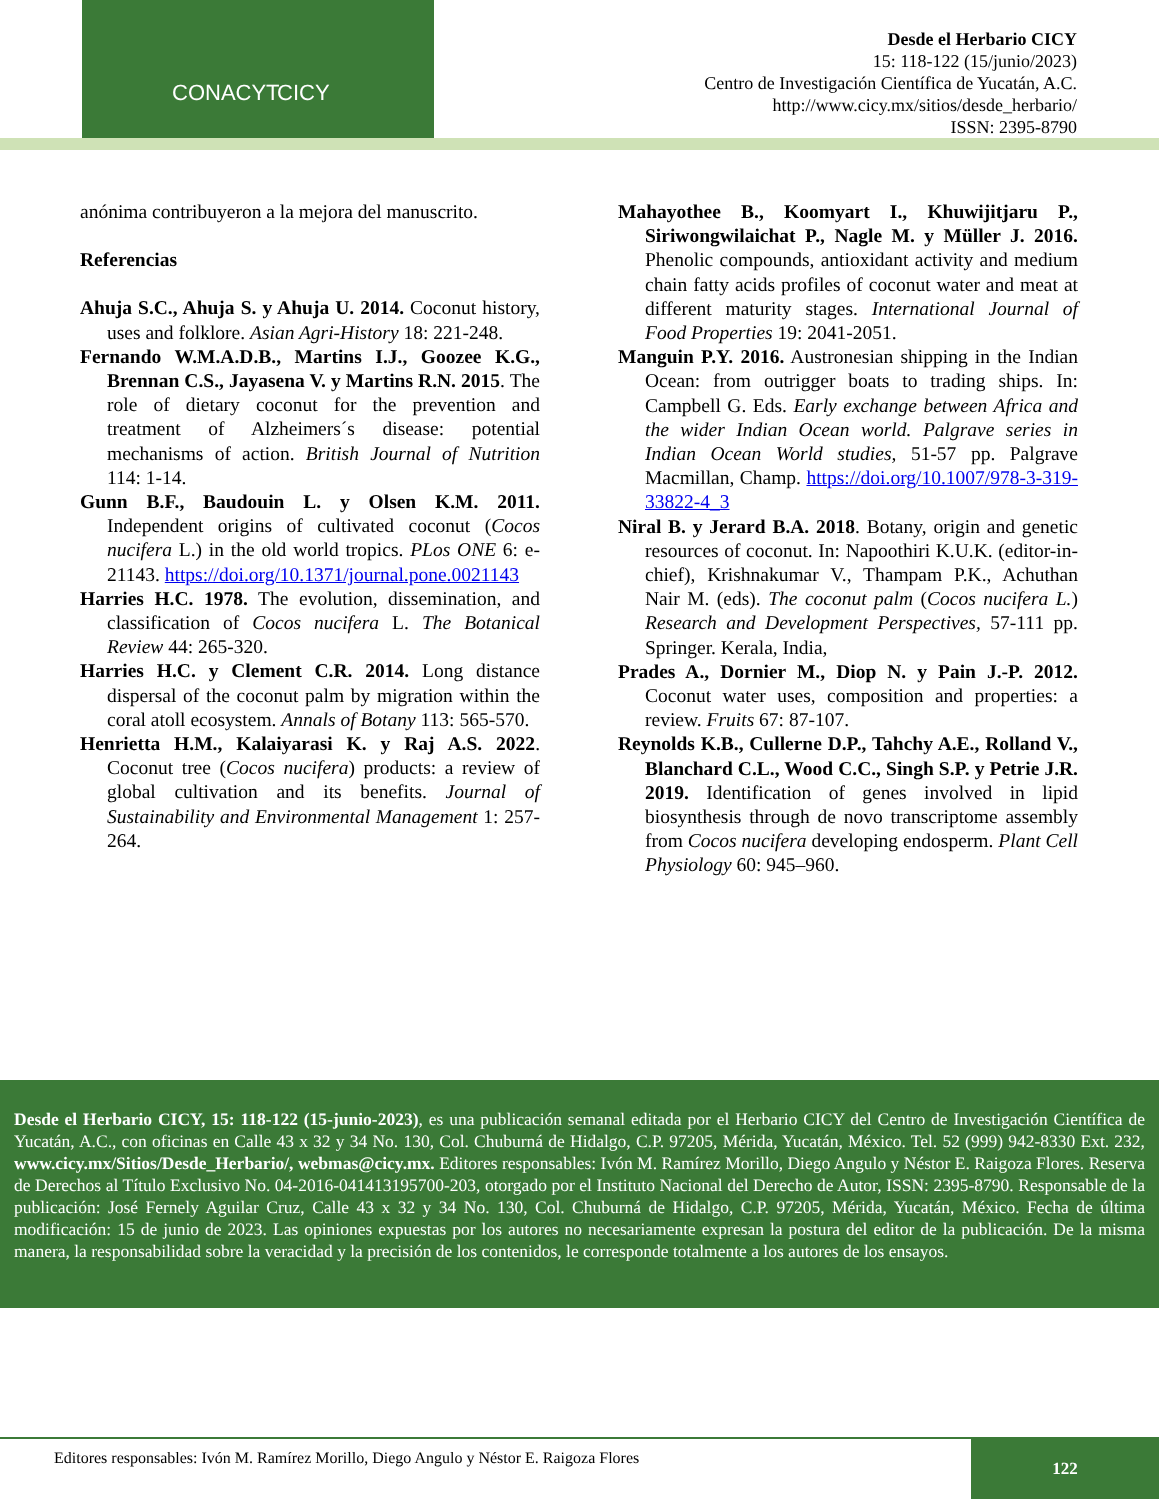CONACYT CICY
Desde el Herbario CICY
15: 118-122 (15/junio/2023)
Centro de Investigación Científica de Yucatán, A.C.
http://www.cicy.mx/sitios/desde_herbario/
ISSN: 2395-8790
anónima contribuyeron a la mejora del manuscrito.
Referencias
Ahuja S.C., Ahuja S. y Ahuja U. 2014. Coconut history, uses and folklore. Asian Agri-History 18: 221-248.
Fernando W.M.A.D.B., Martins I.J., Goozee K.G., Brennan C.S., Jayasena V. y Martins R.N. 2015. The role of dietary coconut for the prevention and treatment of Alzheimers´s disease: potential mechanisms of action. British Journal of Nutrition 114: 1-14.
Gunn B.F., Baudouin L. y Olsen K.M. 2011. Independent origins of cultivated coconut (Cocos nucifera L.) in the old world tropics. PLos ONE 6: e-21143. https://doi.org/10.1371/journal.pone.0021143
Harries H.C. 1978. The evolution, dissemination, and classification of Cocos nucifera L. The Botanical Review 44: 265-320.
Harries H.C. y Clement C.R. 2014. Long distance dispersal of the coconut palm by migration within the coral atoll ecosystem. Annals of Botany 113: 565-570.
Henrietta H.M., Kalaiyarasi K. y Raj A.S. 2022. Coconut tree (Cocos nucifera) products: a review of global cultivation and its benefits. Journal of Sustainability and Environmental Management 1: 257-264.
Mahayothee B., Koomyart I., Khuwijitjaru P., Siriwongwilaichat P., Nagle M. y Müller J. 2016. Phenolic compounds, antioxidant activity and medium chain fatty acids profiles of coconut water and meat at different maturity stages. International Journal of Food Properties 19: 2041-2051.
Manguin P.Y. 2016. Austronesian shipping in the Indian Ocean: from outrigger boats to trading ships. In: Campbell G. Eds. Early exchange between Africa and the wider Indian Ocean world. Palgrave series in Indian Ocean World studies, 51-57 pp. Palgrave Macmillan, Champ. https://doi.org/10.1007/978-3-319-33822-4_3
Niral B. y Jerard B.A. 2018. Botany, origin and genetic resources of coconut. In: Napoothiri K.U.K. (editor-in-chief), Krishnakumar V., Thampam P.K., Achuthan Nair M. (eds). The coconut palm (Cocos nucifera L.) Research and Development Perspectives, 57-111 pp. Springer. Kerala, India,
Prades A., Dornier M., Diop N. y Pain J.-P. 2012. Coconut water uses, composition and properties: a review. Fruits 67: 87-107.
Reynolds K.B., Cullerne D.P., Tahchy A.E., Rolland V., Blanchard C.L., Wood C.C., Singh S.P. y Petrie J.R. 2019. Identification of genes involved in lipid biosynthesis through de novo transcriptome assembly from Cocos nucifera developing endosperm. Plant Cell Physiology 60: 945–960.
Desde el Herbario CICY, 15: 118-122 (15-junio-2023), es una publicación semanal editada por el Herbario CICY del Centro de Investigación Científica de Yucatán, A.C., con oficinas en Calle 43 x 32 y 34 No. 130, Col. Chuburná de Hidalgo, C.P. 97205, Mérida, Yucatán, México. Tel. 52 (999) 942-8330 Ext. 232, www.cicy.mx/Sitios/Desde_Herbario/, webmas@cicy.mx. Editores responsables: Ivón M. Ramírez Morillo, Diego Angulo y Néstor E. Raigoza Flores. Reserva de Derechos al Título Exclusivo No. 04-2016-041413195700-203, otorgado por el Instituto Nacional del Derecho de Autor, ISSN: 2395-8790. Responsable de la publicación: José Fernely Aguilar Cruz, Calle 43 x 32 y 34 No. 130, Col. Chuburná de Hidalgo, C.P. 97205, Mérida, Yucatán, México. Fecha de última modificación: 15 de junio de 2023. Las opiniones expuestas por los autores no necesariamente expresan la postura del editor de la publicación. De la misma manera, la responsabilidad sobre la veracidad y la precisión de los contenidos, le corresponde totalmente a los autores de los ensayos.
Editores responsables: Ivón M. Ramírez Morillo, Diego Angulo y Néstor E. Raigoza Flores
122